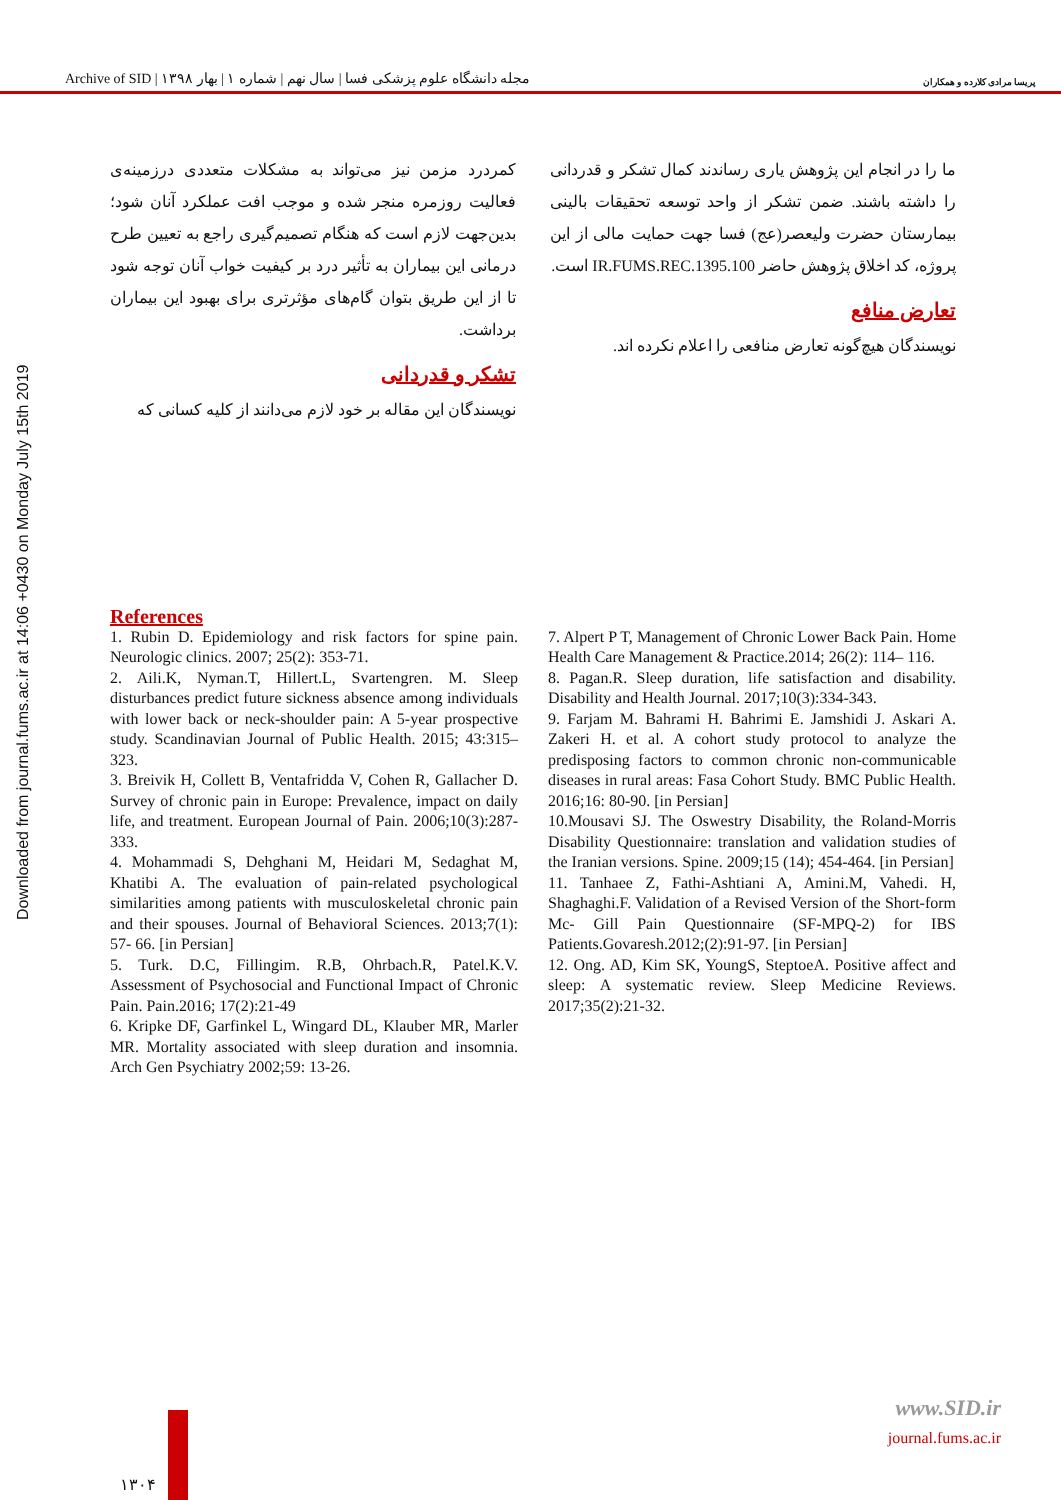Archive of SID | مجله دانشگاه علوم پزشکی فسا | سال نهم | شماره ۱ | بهار ۱۳۹۸ پریسا مرادی کلارده و همکاران
Downloaded from journal.fums.ac.ir at 14:06 +0430 on Monday July 15th 2019
کمردرد مزمن نیز می‌تواند به مشکلات متعددی درزمینه‌ی فعالیت روزمره منجر شده و موجب افت عملکرد آنان شود؛ بدین‌جهت لازم است که هنگام تصمیم‌گیری راجع به تعیین طرح درمانی این بیماران به تأثیر درد بر کیفیت خواب آنان توجه شود تا از این طریق بتوان گام‌های مؤثرتری برای بهبود این بیماران برداشت.
تشکر و قدردانی
نویسندگان این مقاله بر خود لازم می‌دانند از کلیه کسانی که
ما را در انجام این پژوهش یاری رساندند کمال تشکر و قدردانی را داشته باشند. ضمن تشکر از واحد توسعه تحقیقات بالینی بیمارستان حضرت ولیعصر(عج) فسا جهت حمایت مالی از این پروژه، کد اخلاق پژوهش حاضر IR.FUMS.REC.1395.100 است.
تعارض منافع
نویسندگان هیچ‌گونه تعارض منافعی را اعلام نکرده اند.
References
1. Rubin D. Epidemiology and risk factors for spine pain. Neurologic clinics. 2007; 25(2): 353-71.
2. Aili.K, Nyman.T, Hillert.L, Svartengren. M. Sleep disturbances predict future sickness absence among individuals with lower back or neck-shoulder pain: A 5-year prospective study. Scandinavian Journal of Public Health. 2015; 43:315–323.
3. Breivik H, Collett B, Ventafridda V, Cohen R, Gallacher D. Survey of chronic pain in Europe: Prevalence, impact on daily life, and treatment. European Journal of Pain. 2006;10(3):287-333.
4. Mohammadi S, Dehghani M, Heidari M, Sedaghat M, Khatibi A. The evaluation of pain-related psychological similarities among patients with musculoskeletal chronic pain and their spouses. Journal of Behavioral Sciences. 2013;7(1): 57- 66. [in Persian]
5. Turk. D.C, Fillingim. R.B, Ohrbach.R, Patel.K.V. Assessment of Psychosocial and Functional Impact of Chronic Pain. Pain.2016; 17(2):21-49
6. Kripke DF, Garfinkel L, Wingard DL, Klauber MR, Marler MR. Mortality associated with sleep duration and insomnia. Arch Gen Psychiatry 2002;59: 13-26.
7. Alpert P T, Management of Chronic Lower Back Pain. Home Health Care Management & Practice.2014; 26(2): 114– 116.
8. Pagan.R. Sleep duration, life satisfaction and disability. Disability and Health Journal. 2017;10(3):334-343.
9. Farjam M. Bahrami H. Bahrimi E. Jamshidi J. Askari A. Zakeri H. et al. A cohort study protocol to analyze the predisposing factors to common chronic non-communicable diseases in rural areas: Fasa Cohort Study. BMC Public Health. 2016;16: 80-90. [in Persian]
10.Mousavi SJ. The Oswestry Disability, the Roland-Morris Disability Questionnaire: translation and validation studies of the Iranian versions. Spine. 2009;15 (14); 454-464. [in Persian]
11. Tanhaee Z, Fathi-Ashtiani A, Amini.M, Vahedi. H, Shaghaghi.F. Validation of a Revised Version of the Short-form Mc- Gill Pain Questionnaire (SF-MPQ-2) for IBS Patients.Govaresh.2012;(2):91-97. [in Persian]
12. Ong. AD, Kim SK, YoungS, SteptoeA. Positive affect and sleep: A systematic review. Sleep Medicine Reviews. 2017;35(2):21-32.
www.SID.ir
journal.fums.ac.ir
۱۳۰۴